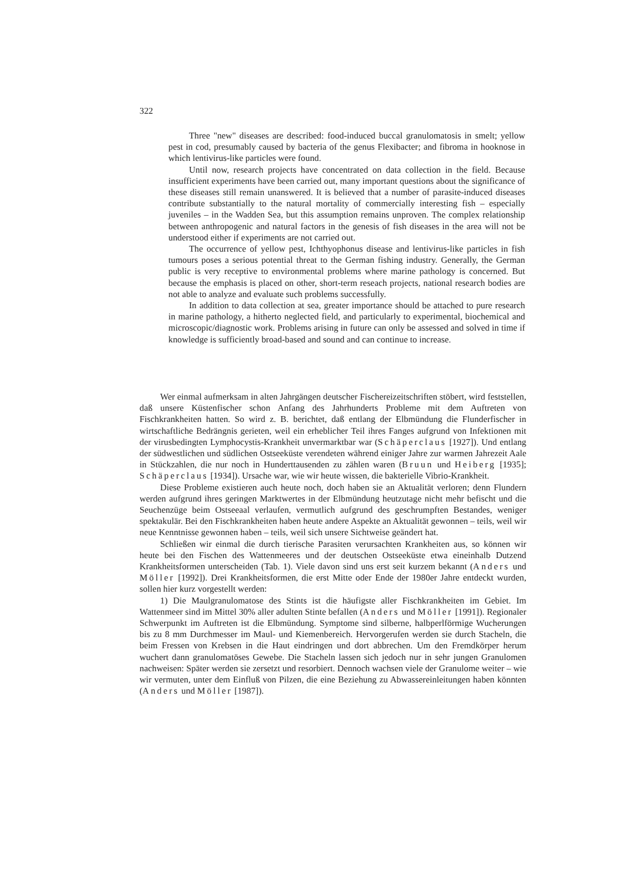322
Three "new" diseases are described: food-induced buccal granulomatosis in smelt; yellow pest in cod, presumably caused by bacteria of the genus Flexibacter; and fibroma in hooknose in which lentivirus-like particles were found.
Until now, research projects have concentrated on data collection in the field. Because insufficient experiments have been carried out, many important questions about the significance of these diseases still remain unanswered. It is believed that a number of parasite-induced diseases contribute substantially to the natural mortality of commercially interesting fish – especially juveniles – in the Wadden Sea, but this assumption remains unproven. The complex relationship between anthropogenic and natural factors in the genesis of fish diseases in the area will not be understood either if experiments are not carried out.
The occurrence of yellow pest, Ichthyophonus disease and lentivirus-like particles in fish tumours poses a serious potential threat to the German fishing industry. Generally, the German public is very receptive to environmental problems where marine pathology is concerned. But because the emphasis is placed on other, short-term reseach projects, national research bodies are not able to analyze and evaluate such problems successfully.
In addition to data collection at sea, greater importance should be attached to pure research in marine pathology, a hitherto neglected field, and particularly to experimental, biochemical and microscopic/diagnostic work. Problems arising in future can only be assessed and solved in time if knowledge is sufficiently broad-based and sound and can continue to increase.
Wer einmal aufmerksam in alten Jahrgängen deutscher Fischereizeitschriften stöbert, wird feststellen, daß unsere Küstenfischer schon Anfang des Jahrhunderts Probleme mit dem Auftreten von Fischkrankheiten hatten. So wird z. B. berichtet, daß entlang der Elbmündung die Flunderfischer in wirtschaftliche Bedrängnis gerieten, weil ein erheblicher Teil ihres Fanges aufgrund von Infektionen mit der virusbedingten Lymphocystis-Krankheit unvermarktbar war (Schäperclaus [1927]). Und entlang der südwestlichen und südlichen Ostseeküste verendeten während einiger Jahre zur warmen Jahrezeit Aale in Stückzahlen, die nur noch in Hunderttausenden zu zählen waren (Bruun und Heiberg [1935]; Schäperclaus [1934]). Ursache war, wie wir heute wissen, die bakterielle Vibrio-Krankheit.
Diese Probleme existieren auch heute noch, doch haben sie an Aktualität verloren; denn Flundern werden aufgrund ihres geringen Marktwertes in der Elbmündung heutzutage nicht mehr befischt und die Seuchenzüge beim Ostseeaal verlaufen, vermutlich aufgrund des geschrumpften Bestandes, weniger spektakulär. Bei den Fischkrankheiten haben heute andere Aspekte an Aktualität gewonnen – teils, weil wir neue Kenntnisse gewonnen haben – teils, weil sich unsere Sichtweise geändert hat.
Schließen wir einmal die durch tierische Parasiten verursachten Krankheiten aus, so können wir heute bei den Fischen des Wattenmeeres und der deutschen Ostseeküste etwa eineinhalb Dutzend Krankheitsformen unterscheiden (Tab. 1). Viele davon sind uns erst seit kurzem bekannt (Anders und Möller [1992]). Drei Krankheitsformen, die erst Mitte oder Ende der 1980er Jahre entdeckt wurden, sollen hier kurz vorgestellt werden:
1) Die Maulgranulomatose des Stints ist die häufigste aller Fischkrankheiten im Gebiet. Im Wattenmeer sind im Mittel 30% aller adulten Stinte befallen (Anders und Möller [1991]). Regionaler Schwerpunkt im Auftreten ist die Elbmündung. Symptome sind silberne, halbperlförmige Wucherungen bis zu 8 mm Durchmesser im Maul- und Kiemenbereich. Hervorgerufen werden sie durch Stacheln, die beim Fressen von Krebsen in die Haut eindringen und dort abbrechen. Um den Fremdkörper herum wuchert dann granulomatöses Gewebe. Die Stacheln lassen sich jedoch nur in sehr jungen Granulomen nachweisen: Später werden sie zersetzt und resorbiert. Dennoch wachsen viele der Granulome weiter – wie wir vermuten, unter dem Einfluß von Pilzen, die eine Beziehung zu Abwassereinleitungen haben könnten (Anders und Möller [1987]).